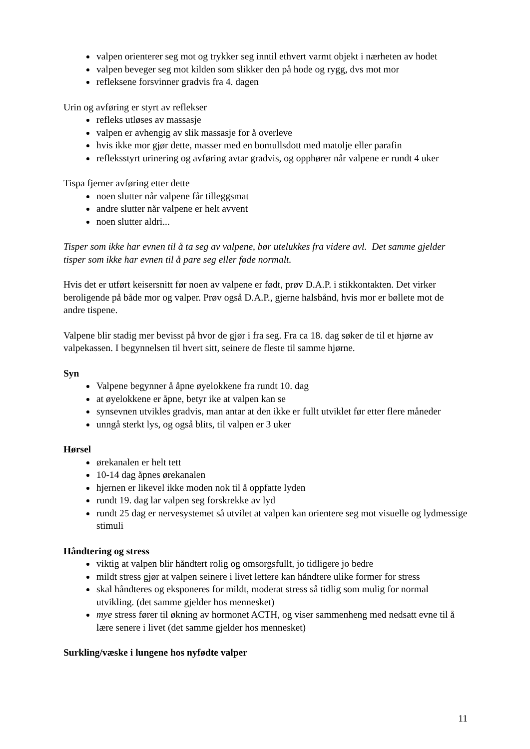valpen orienterer seg mot og trykker seg inntil ethvert varmt objekt i nærheten av hodet
valpen beveger seg mot kilden som slikker den på hode og rygg, dvs mot mor
refleksene forsvinner gradvis fra 4. dagen
Urin og avføring er styrt av reflekser
refleks utløses av massasje
valpen er avhengig av slik massasje for å overleve
hvis ikke mor gjør dette, masser med en bomullsdott med matolje eller parafin
refleksstyrt urinering og avføring avtar gradvis, og opphører når valpene er rundt 4 uker
Tispa fjerner avføring etter dette
noen slutter når valpene får tilleggsmat
andre slutter når valpene er helt avvent
noen slutter aldri...
Tisper som ikke har evnen til å ta seg av valpene, bør utelukkes fra videre avl. Det samme gjelder tisper som ikke har evnen til å pare seg eller føde normalt.
Hvis det er utført keisersnitt før noen av valpene er født, prøv D.A.P. i stikkontakten. Det virker beroligende på både mor og valper. Prøv også D.A.P., gjerne halsbånd, hvis mor er bøllete mot de andre tispene.
Valpene blir stadig mer bevisst på hvor de gjør i fra seg. Fra ca 18. dag søker de til et hjørne av valpekassen. I begynnelsen til hvert sitt, seinere de fleste til samme hjørne.
Syn
Valpene begynner å åpne øyelokkene fra rundt 10. dag
at øyelokkene er åpne, betyr ike at valpen kan se
synsevnen utvikles gradvis, man antar at den ikke er fullt utviklet før etter flere måneder
unngå sterkt lys, og også blits, til valpen er 3 uker
Hørsel
ørekanalen er helt tett
10-14 dag åpnes ørekanalen
hjernen er likevel ikke moden nok til å oppfatte lyden
rundt 19. dag lar valpen seg forskrekke av lyd
rundt 25 dag er nervesystemet så utvilet at valpen kan orientere seg mot visuelle og lydmessige stimuli
Håndtering og stress
viktig at valpen blir håndtert rolig og omsorgsfullt, jo tidligere jo bedre
mildt stress gjør at valpen seinere i livet lettere kan håndtere ulike former for stress
skal håndteres og eksponeres for mildt, moderat stress så tidlig som mulig for normal utvikling. (det samme gjelder hos mennesket)
mye stress fører til økning av hormonet ACTH, og viser sammenheng med nedsatt evne til å lære senere i livet (det samme gjelder hos mennesket)
Surkling/væske i lungene hos nyfødte valper
11